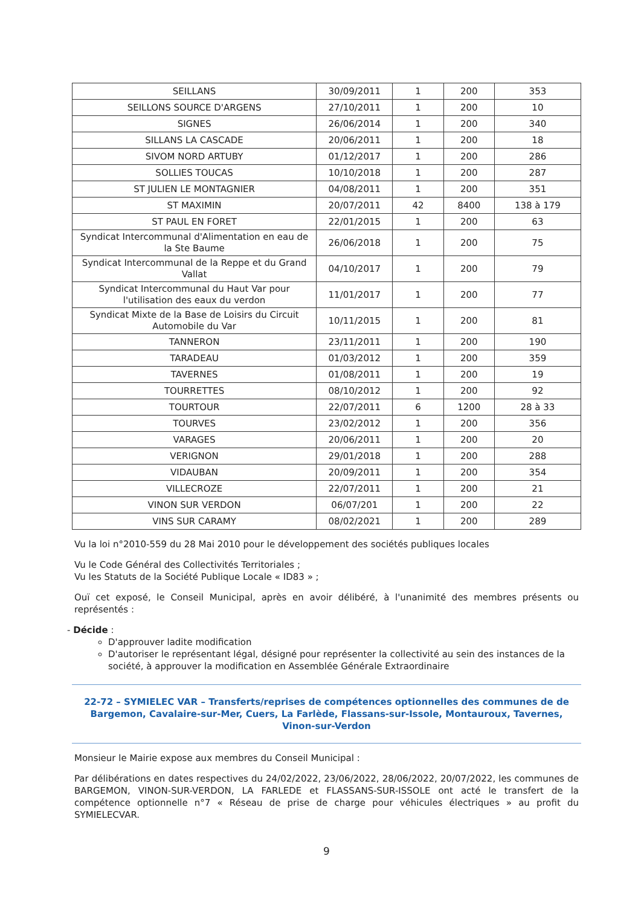| SEILLANS | 30/09/2011 | 1 | 200 | 353 |
| SEILLONS SOURCE D'ARGENS | 27/10/2011 | 1 | 200 | 10 |
| SIGNES | 26/06/2014 | 1 | 200 | 340 |
| SILLANS LA CASCADE | 20/06/2011 | 1 | 200 | 18 |
| SIVOM NORD ARTUBY | 01/12/2017 | 1 | 200 | 286 |
| SOLLIES TOUCAS | 10/10/2018 | 1 | 200 | 287 |
| ST JULIEN LE MONTAGNIER | 04/08/2011 | 1 | 200 | 351 |
| ST MAXIMIN | 20/07/2011 | 42 | 8400 | 138 à 179 |
| ST PAUL EN FORET | 22/01/2015 | 1 | 200 | 63 |
| Syndicat Intercommunal d'Alimentation en eau de la Ste Baume | 26/06/2018 | 1 | 200 | 75 |
| Syndicat Intercommunal de la Reppe et du Grand Vallat | 04/10/2017 | 1 | 200 | 79 |
| Syndicat Intercommunal du Haut Var pour l'utilisation des eaux du verdon | 11/01/2017 | 1 | 200 | 77 |
| Syndicat Mixte de la Base de Loisirs du Circuit Automobile du Var | 10/11/2015 | 1 | 200 | 81 |
| TANNERON | 23/11/2011 | 1 | 200 | 190 |
| TARADEAU | 01/03/2012 | 1 | 200 | 359 |
| TAVERNES | 01/08/2011 | 1 | 200 | 19 |
| TOURRETTES | 08/10/2012 | 1 | 200 | 92 |
| TOURTOUR | 22/07/2011 | 6 | 1200 | 28 à 33 |
| TOURVES | 23/02/2012 | 1 | 200 | 356 |
| VARAGES | 20/06/2011 | 1 | 200 | 20 |
| VERIGNON | 29/01/2018 | 1 | 200 | 288 |
| VIDAUBAN | 20/09/2011 | 1 | 200 | 354 |
| VILLECROZE | 22/07/2011 | 1 | 200 | 21 |
| VINON SUR VERDON | 06/07/201 | 1 | 200 | 22 |
| VINS SUR CARAMY | 08/02/2021 | 1 | 200 | 289 |
Vu la loi n°2010-559 du 28 Mai 2010 pour le développement des sociétés publiques locales
Vu le Code Général des Collectivités Territoriales ;
Vu les Statuts de la Société Publique Locale « ID83 » ;
Ouï cet exposé, le Conseil Municipal, après en avoir délibéré, à l'unanimité des membres présents ou représentés :
- Décide :
D'approuver ladite modification
D'autoriser le représentant légal, désigné pour représenter la collectivité au sein des instances de la société, à approuver la modification en Assemblée Générale Extraordinaire
22-72 – SYMIELEC VAR – Transferts/reprises de compétences optionnelles des communes de de Bargemon, Cavalaire-sur-Mer, Cuers, La Farlède, Flassans-sur-Issole, Montauroux, Tavernes, Vinon-sur-Verdon
Monsieur le Mairie expose aux membres du Conseil Municipal :
Par délibérations en dates respectives du 24/02/2022, 23/06/2022, 28/06/2022, 20/07/2022, les communes de BARGEMON, VINON-SUR-VERDON, LA FARLEDE et FLASSANS-SUR-ISSOLE ont acté le transfert de la compétence optionnelle n°7 « Réseau de prise de charge pour véhicules électriques » au profit du SYMIELECVAR.
9